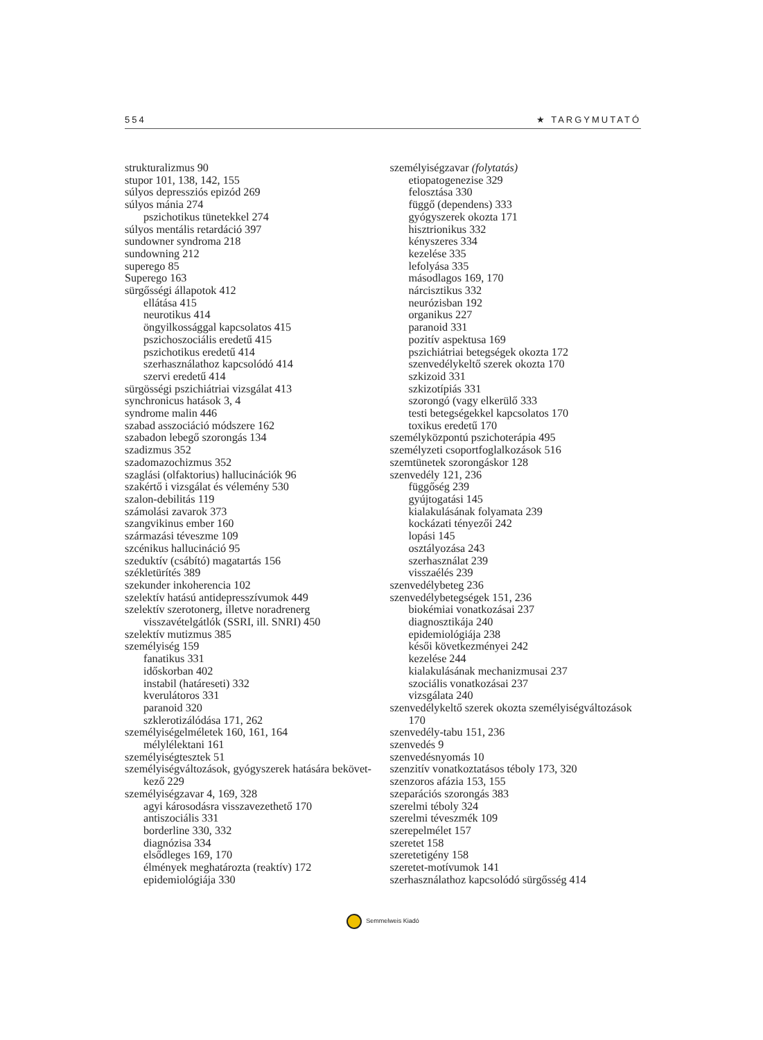554 ★ TARGYMUTATÓ
strukturalizmus 90
stupor 101, 138, 142, 155
súlyos depressziós epizód 269
súlyos mánia 274
pszichotikus tünetekkel 274
súlyos mentális retardáció 397
sundowner syndroma 218
sundowning 212
superego 85
Superego 163
sürgősségi állapotok 412
ellátása 415
neurotikus 414
öngyilkossággal kapcsolatos 415
pszichoszociális eredetű 415
pszichotikus eredetű 414
szerhasználathoz kapcsolódó 414
szervi eredetű 414
sürgösségi pszichiátriai vizsgálat 413
synchronicus hatások 3, 4
syndrome malin 446
szabad asszociáció módszere 162
szabadon lebegő szorongás 134
szadizmus 352
szadomazochizmus 352
szaglási (olfaktorius) hallucinációk 96
szakértő i vizsgálat és vélemény 530
szalon-debilitás 119
számolási zavarok 373
szangvikinus ember 160
származási téveszme 109
szcénikus hallucináció 95
szeduktív (csábító) magatartás 156
székletürítés 389
szekunder inkoherencia 102
szelektív hatású antidepresszívumok 449
szelektív szerotonerg, illetve noradrenerg visszavételgátlók (SSRI, ill. SNRI) 450
szelektív mutizmus 385
személyiség 159
fanatikus 331
időskorban 402
instabil (határeseti) 332
kverulátoros 331
paranoid 320
szklerotizálódása 171, 262
személyiségelméletek 160, 161, 164
mélylélektani 161
személyiségtesztek 51
személyiségváltozások, gyógyszerek hatására bekövet-kező 229
személyiségzavar 4, 169, 328
agyi károsodásra visszavezethető 170
antiszociális 331
borderline 330, 332
diagnózisa 334
elsődleges 169, 170
élmények meghatározta (reaktív) 172
epidemiológiája 330
személyiségzavar (folytatás)
etiopatogenezise 329
felosztása 330
függő (dependens) 333
gyógyszerek okozta 171
hisztrionikus 332
kényszeres 334
kezelése 335
lefolyása 335
másodlagos 169, 170
nárcisztikus 332
neurózisban 192
organikus 227
paranoid 331
pozitív aspektusa 169
pszichiátriai betegségek okozta 172
szenvedélykeltő szerek okozta 170
szkizoid 331
szkizotípiás 331
szorongó (vagy elkerülő 333
testi betegségekkel kapcsolatos 170
toxikus eredetű 170
személyközpontú pszichoterápia 495
személyzeti csoportfoglalkozások 516
szemtünetek szorongáskor 128
szenvedély 121, 236
függőség 239
gyújtogatási 145
kialakulásának folyamata 239
kockázati tényezői 242
lopási 145
osztályozása 243
szerhasználat 239
visszaélés 239
szenvedélybeteg 236
szenvedélybetegségek 151, 236
biokémiai vonatkozásai 237
diagnosztikája 240
epidemiológiája 238
késői következményei 242
kezelése 244
kialakulásának mechanizmusai 237
szociális vonatkozásai 237
vizsgálata 240
szenvedélykeltő szerek okozta személyiségváltozások 170
szenvedély-tabu 151, 236
szenvedés 9
szenvedésnyomás 10
szenzitív vonatkoztatásos téboly 173, 320
szenzoros afázia 153, 155
szeparációs szorongás 383
szerelmi téboly 324
szerelmi téveszmék 109
szerepelmélet 157
szeretet 158
szeretetigény 158
szeretet-motívumok 141
szerhasználathoz kapcsolódó sürgősség 414
Semmelweis Kiadó